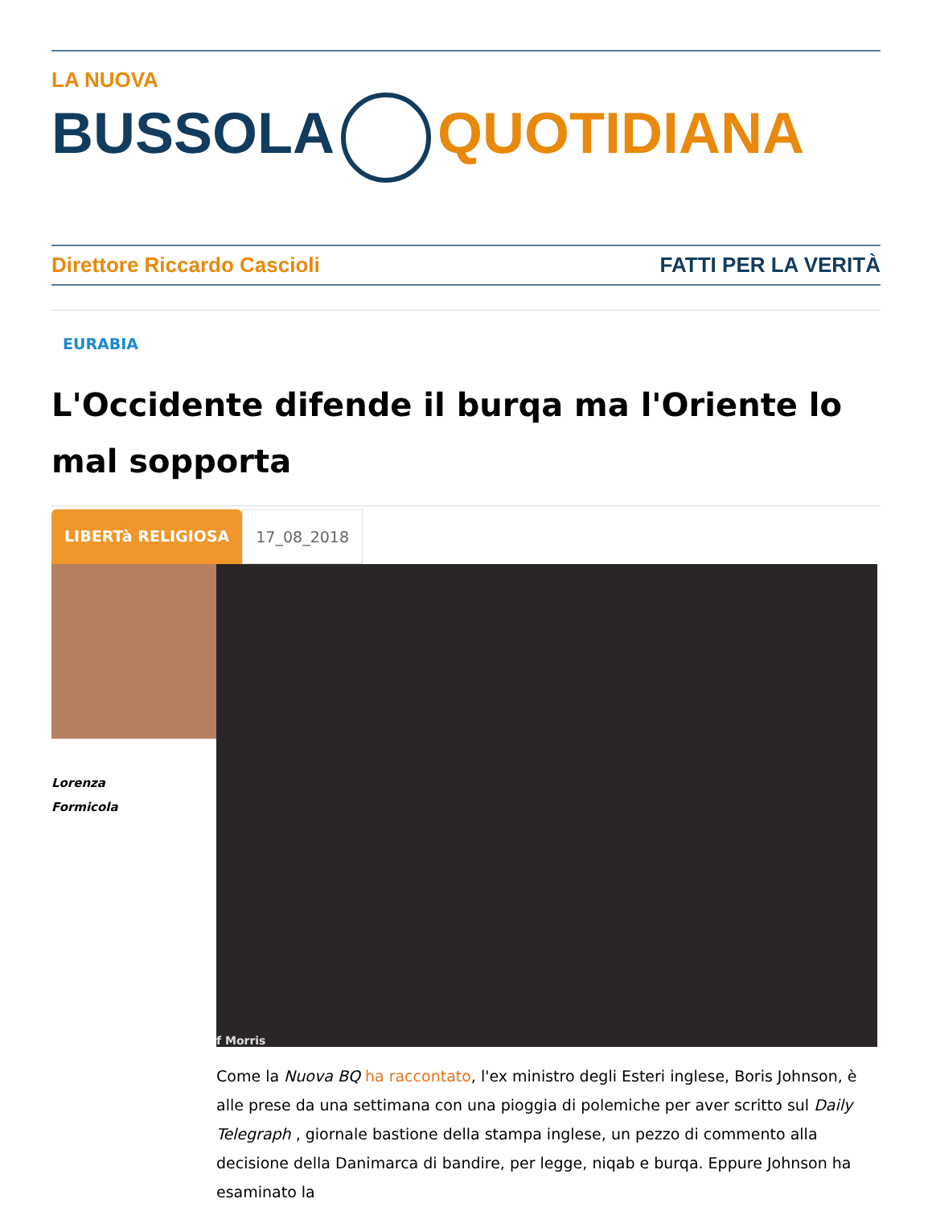LA NUOVA
BUSSOLA QUOTIDIANA
Direttore Riccardo Cascioli FATTI PER LA VERITÀ
EURABIA
L'Occidente difende il burqa ma l'Oriente lo mal sopporta
LIBERTà RELIGIOSA 17_08_2018
Lorenza
Formicola
f Morris
Come la Nuova BQ ha raccontato, l'ex ministro degli Esteri inglese, Boris Johnson, è alle prese da una settimana con una pioggia di polemiche per aver scritto sul Daily Telegraph , giornale bastione della stampa inglese, un pezzo di commento alla decisione della Danimarca di bandire, per legge, niqab e burqa. Eppure Johnson ha esaminato la